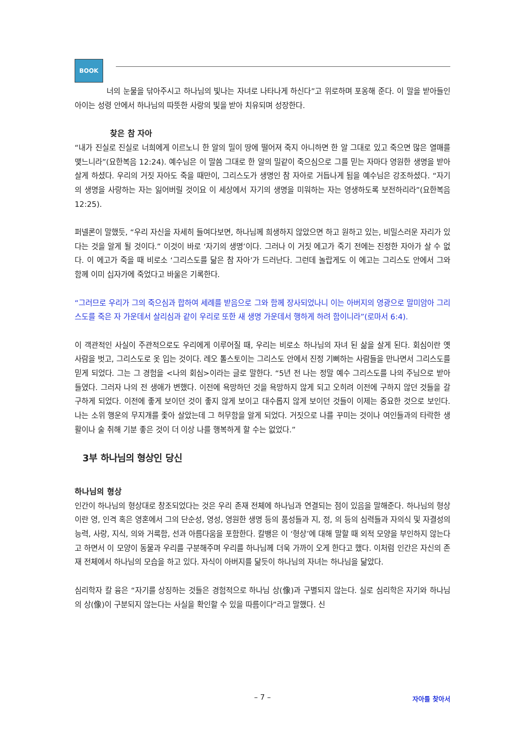BOOK
너의 눈물을 닦아주시고 하나님의 빛나는 자녀로 나타나게 하신다”고 위로하며 포옹해 준다. 이 말을 받아들인 아이는 성령 안에서 하나님의 따뜻한 사랑의 빛을 받아 치유되며 성장한다.
찾은 참 자아
“내가 진실로 진실로 너희에게 이르노니 한 알의 밀이 땅에 떨어져 죽지 아니하면 한 알 그대로 있고 죽으면 많은 열매를 맺느니라”(요한복음 12:24). 예수님은 이 말씀 그대로 한 알의 밀같이 죽으심으로 그를 믿는 자마다 영원한 생명을 받아 살게 하셨다. 우리의 거짓 자아도 죽을 때만이, 그리스도가 생명인 참 자아로 거듭나게 됨을 예수님은 강조하셨다. “자기의 생명을 사랑하는 자는 잃어버릴 것이요 이 세상에서 자기의 생명을 미워하는 자는 영생하도록 보전하리라”(요한복음 12:25).
퍼넬론이 말했듯, “우리 자신을 자세히 들여다보면, 하나님께 희생하지 않았으면 하고 원하고 있는, 비밀스러운 자리가 있다는 것을 알게 될 것이다.” 이것이 바로 ‘자기의 생명’이다. 그러나 이 거짓 에고가 죽기 전에는 진정한 자아가 살 수 없다. 이 에고가 죽을 때 비로소 ‘그리스도를 닮은 참 자아’가 드러난다. 그런데 놀랍게도 이 에고는 그리스도 안에서 그와 함께 이미 십자가에 죽었다고 바울은 기록한다.
“그러므로 우리가 그의 죽으심과 합하여 세례를 받음으로 그와 함께 장사되었나니 이는 아버지의 영광으로 말미암아 그리스도를 죽은 자 가운데서 살리심과 같이 우리로 또한 새 생명 가운데서 행하게 하려 함이니라”(로마서 6:4).
이 객관적인 사실이 주관적으로도 우리에게 이루어질 때, 우리는 비로소 하나님의 자녀 된 삶을 살게 된다. 회심이란 옛 사람을 벗고, 그리스도로 옷 입는 것이다. 레오 톨스토이는 그리스도 안에서 진정 기뻐하는 사람들을 만나면서 그리스도를 믿게 되었다. 그는 그 경험을 <나의 회심>이라는 글로 말한다. “5년 전 나는 정말 예수 그리스도를 나의 주님으로 받아들였다. 그러자 나의 전 생애가 변했다. 이전에 욕망하던 것을 욕망하지 않게 되고 오히려 이전에 구하지 않던 것들을 갈구하게 되었다. 이전에 좋게 보이던 것이 좋지 않게 보이고 대수롭지 않게 보이던 것들이 이제는 중요한 것으로 보인다. 나는 소위 행운의 무지개를 좇아 살았는데 그 허무함을 알게 되었다. 거짓으로 나를 꾸미는 것이나 여인들과의 타락한 생활이나 술 취해 기분 좋은 것이 더 이상 나를 행복하게 할 수는 없었다.”
3부 하나님의 형상인 당신
하나님의 형상
인간이 하나님의 형상대로 창조되었다는 것은 우리 존재 전체에 하나님과 연결되는 점이 있음을 말해준다. 하나님의 형상이란 영, 인격 혹은 영혼에서 그의 단순성, 영성, 영원한 생명 등의 품성들과 지, 정, 의 등의 심력들과 자의식 및 자결성의 능력, 사랑, 지식, 의와 거룩함, 선과 아름다움을 포함한다. 칼뱅은 이 ‘형상’에 대해 말할 때 외적 모양을 부인하지 않는다고 하면서 이 모양이 동물과 우리를 구분해주며 우리를 하나님께 더욱 가까이 오게 한다고 했다. 이처럼 인간은 자신의 존재 전체에서 하나님의 모습을 하고 있다. 자식이 아버지를 닮듯이 하나님의 자녀는 하나님을 닮았다.
심리학자 칼 융은 “자기를 상징하는 것들은 경험적으로 하나님 상(像)과 구별되지 않는다. 실로 심리학은 자기와 하나님의 상(像)이 구분되지 않는다는 사실을 확인할 수 있을 따름이다”라고 말했다. 신
– 7 –
자아를 찾아서